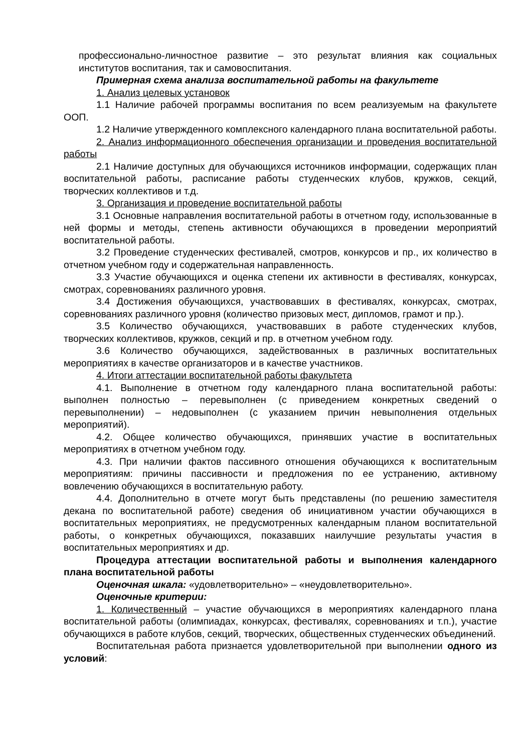профессионально-личностное развитие – это результат влияния как социальных институтов воспитания, так и самовоспитания.
Примерная схема анализа воспитательной работы на факультете
1. Анализ целевых установок
1.1 Наличие рабочей программы воспитания по всем реализуемым на факультете ООП.
1.2 Наличие утвержденного комплексного календарного плана воспитательной работы.
2. Анализ информационного обеспечения организации и проведения воспитательной работы
2.1 Наличие доступных для обучающихся источников информации, содержащих план воспитательной работы, расписание работы студенческих клубов, кружков, секций, творческих коллективов и т.д.
3. Организация и проведение воспитательной работы
3.1 Основные направления воспитательной работы в отчетном году, использованные в ней формы и методы, степень активности обучающихся в проведении мероприятий воспитательной работы.
3.2 Проведение студенческих фестивалей, смотров, конкурсов и пр., их количество в отчетном учебном году и содержательная направленность.
3.3 Участие обучающихся и оценка степени их активности в фестивалях, конкурсах, смотрах, соревнованиях различного уровня.
3.4 Достижения обучающихся, участвовавших в фестивалях, конкурсах, смотрах, соревнованиях различного уровня (количество призовых мест, дипломов, грамот и пр.).
3.5 Количество обучающихся, участвовавших в работе студенческих клубов, творческих коллективов, кружков, секций и пр. в отчетном учебном году.
3.6 Количество обучающихся, задействованных в различных воспитательных мероприятиях в качестве организаторов и в качестве участников.
4. Итоги аттестации воспитательной работы факультета
4.1. Выполнение в отчетном году календарного плана воспитательной работы: выполнен полностью – перевыполнен (с приведением конкретных сведений о перевыполнении) – недовыполнен (с указанием причин невыполнения отдельных мероприятий).
4.2. Общее количество обучающихся, принявших участие в воспитательных мероприятиях в отчетном учебном году.
4.3. При наличии фактов пассивного отношения обучающихся к воспитательным мероприятиям: причины пассивности и предложения по ее устранению, активному вовлечению обучающихся в воспитательную работу.
4.4. Дополнительно в отчете могут быть представлены (по решению заместителя декана по воспитательной работе) сведения об инициативном участии обучающихся в воспитательных мероприятиях, не предусмотренных календарным планом воспитательной работы, о конкретных обучающихся, показавших наилучшие результаты участия в воспитательных мероприятиях и др.
Процедура аттестации воспитательной работы и выполнения календарного плана воспитательной работы
Оценочная шкала: «удовлетворительно» – «неудовлетворительно».
Оценочные критерии:
1. Количественный – участие обучающихся в мероприятиях календарного плана воспитательной работы (олимпиадах, конкурсах, фестивалях, соревнованиях и т.п.), участие обучающихся в работе клубов, секций, творческих, общественных студенческих объединений.
Воспитательная работа признается удовлетворительной при выполнении одного из условий: